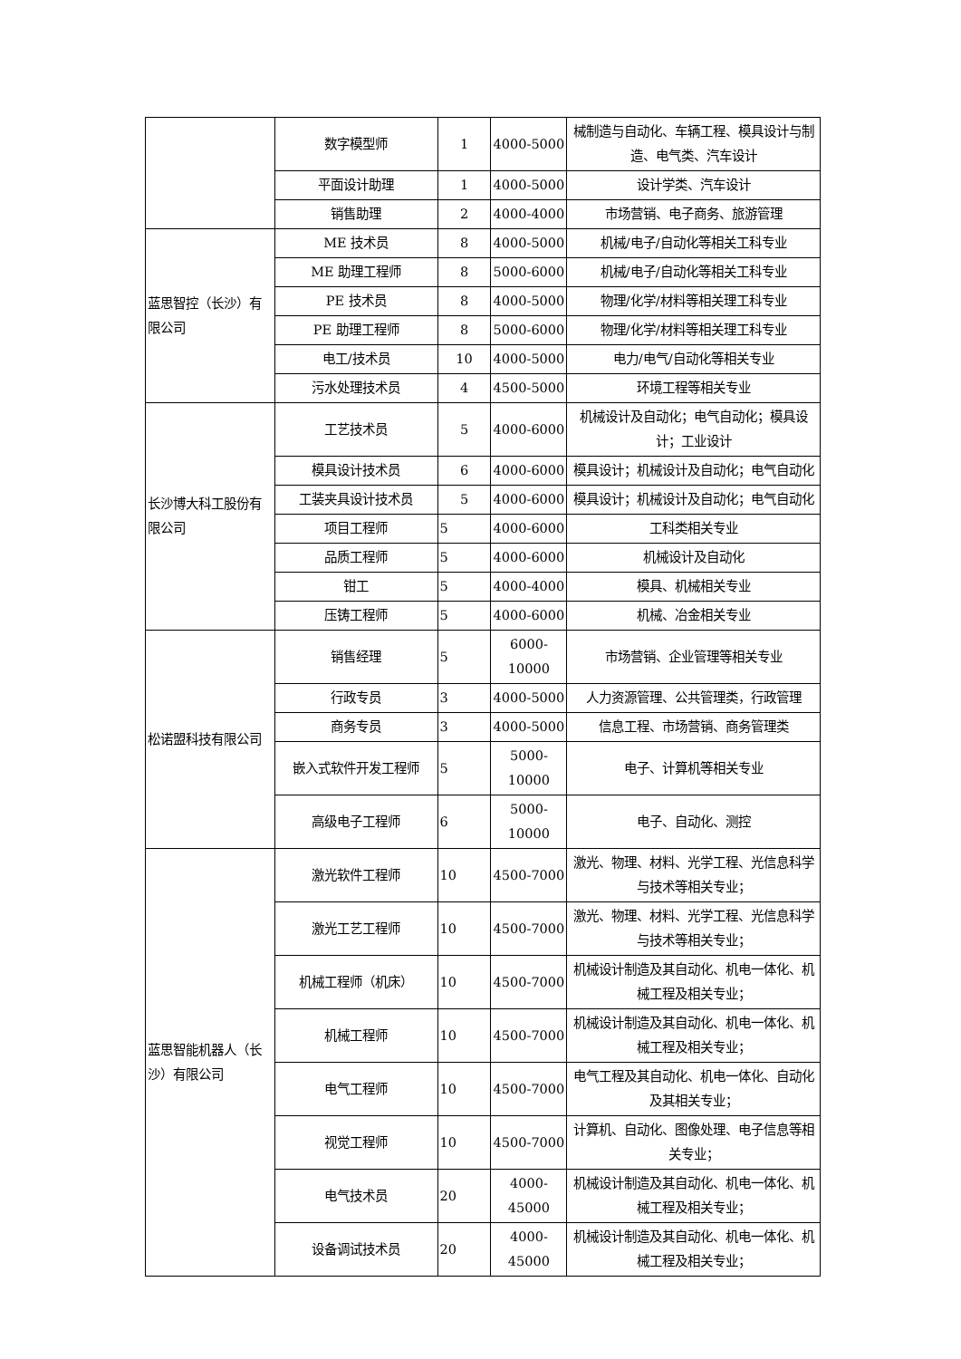| | 数字模型师 | 1 | 4000-5000 | 械制造与自动化、车辆工程、模具设计与制造、电气类、汽车设计 |
| | 平面设计助理 | 1 | 4000-5000 | 设计学类、汽车设计 |
| | 销售助理 | 2 | 4000-4000 | 市场营销、电子商务、旅游管理 |
| 蓝思智控（长沙）有限公司 | ME 技术员 | 8 | 4000-5000 | 机械/电子/自动化等相关工科专业 |
| | ME 助理工程师 | 8 | 5000-6000 | 机械/电子/自动化等相关工科专业 |
| | PE 技术员 | 8 | 4000-5000 | 物理/化学/材料等相关理工科专业 |
| | PE 助理工程师 | 8 | 5000-6000 | 物理/化学/材料等相关理工科专业 |
| | 电工/技术员 | 10 | 4000-5000 | 电力/电气/自动化等相关专业 |
| | 污水处理技术员 | 4 | 4500-5000 | 环境工程等相关专业 |
| 长沙博大科工股份有限公司 | 工艺技术员 | 5 | 4000-6000 | 机械设计及自动化；电气自动化；模具设计；工业设计 |
| | 模具设计技术员 | 6 | 4000-6000 | 模具设计；机械设计及自动化；电气自动化 |
| | 工装夹具设计技术员 | 5 | 4000-6000 | 模具设计；机械设计及自动化；电气自动化 |
| | 项目工程师 | 5 | 4000-6000 | 工科类相关专业 |
| | 品质工程师 | 5 | 4000-6000 | 机械设计及自动化 |
| | 钳工 | 5 | 4000-4000 | 模具、机械相关专业 |
| | 压铸工程师 | 5 | 4000-6000 | 机械、冶金相关专业 |
| 松诺盟科技有限公司 | 销售经理 | 5 | 6000-10000 | 市场营销、企业管理等相关专业 |
| | 行政专员 | 3 | 4000-5000 | 人力资源管理、公共管理类，行政管理 |
| | 商务专员 | 3 | 4000-5000 | 信息工程、市场营销、商务管理类 |
| | 嵌入式软件开发工程师 | 5 | 5000-10000 | 电子、计算机等相关专业 |
| | 高级电子工程师 | 6 | 5000-10000 | 电子、自动化、测控 |
| 蓝思智能机器人（长沙）有限公司 | 激光软件工程师 | 10 | 4500-7000 | 激光、物理、材料、光学工程、光信息科学与技术等相关专业； |
| | 激光工艺工程师 | 10 | 4500-7000 | 激光、物理、材料、光学工程、光信息科学与技术等相关专业； |
| | 机械工程师（机床） | 10 | 4500-7000 | 机械设计制造及其自动化、机电一体化、机械工程及相关专业； |
| | 机械工程师 | 10 | 4500-7000 | 机械设计制造及其自动化、机电一体化、机械工程及相关专业； |
| | 电气工程师 | 10 | 4500-7000 | 电气工程及其自动化、机电一体化、自动化及其相关专业； |
| | 视觉工程师 | 10 | 4500-7000 | 计算机、自动化、图像处理、电子信息等相关专业； |
| | 电气技术员 | 20 | 4000-45000 | 机械设计制造及其自动化、机电一体化、机械工程及相关专业； |
| | 设备调试技术员 | 20 | 4000-45000 | 机械设计制造及其自动化、机电一体化、机械工程及相关专业； |